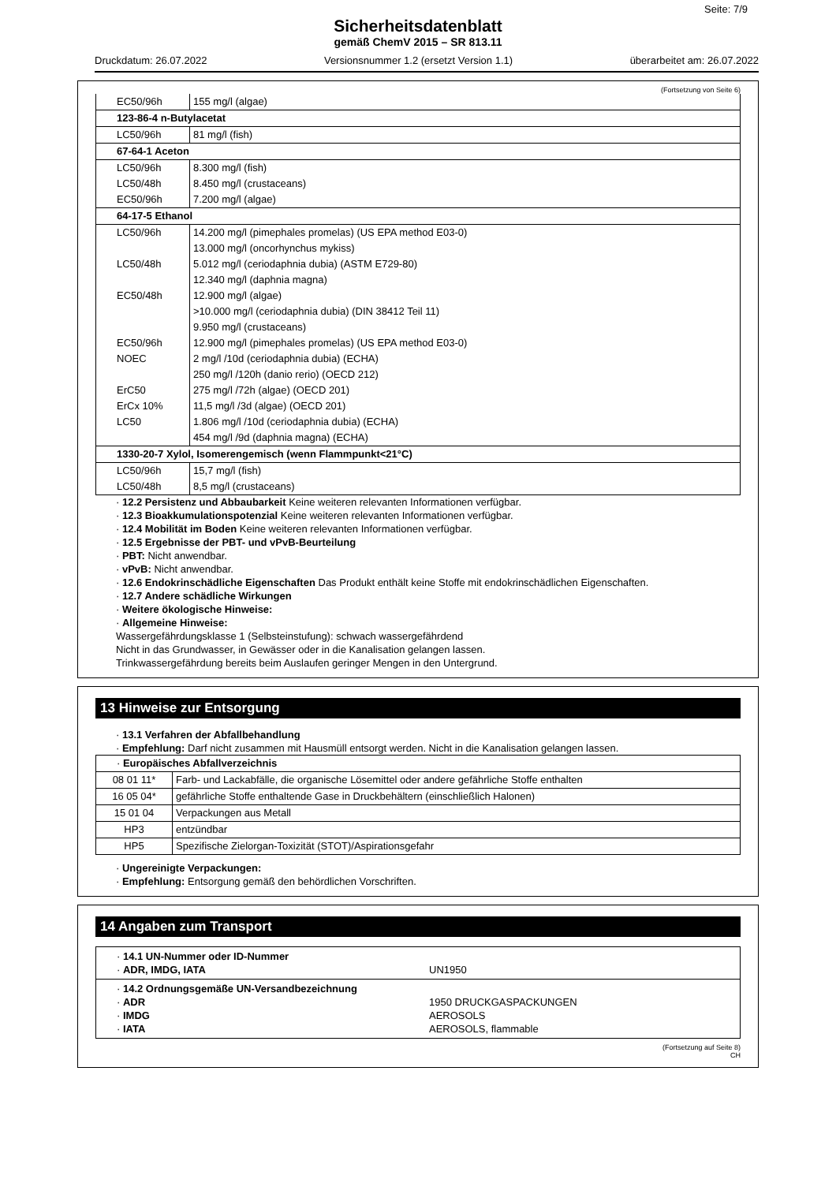Seite: 7/9
Sicherheitsdatenblatt
gemäß ChemV 2015 – SR 813.11
Druckdatum: 26.07.2022 Versionsnummer 1.2 (ersetzt Version 1.1) überarbeitet am: 26.07.2022
(Fortsetzung von Seite 6)
| EC50/96h | 155 mg/l (algae) |
| 123-86-4 n-Butylacetat | |
| LC50/96h | 81 mg/l (fish) |
| 67-64-1 Aceton | |
| LC50/96h | 8.300 mg/l (fish) |
| LC50/48h | 8.450 mg/l (crustaceans) |
| EC50/96h | 7.200 mg/l (algae) |
| 64-17-5 Ethanol | |
| LC50/96h | 14.200 mg/l (pimephales promelas) (US EPA method E03-0) |
| | 13.000 mg/l (oncorhynchus mykiss) |
| LC50/48h | 5.012 mg/l (ceriodaphnia dubia) (ASTM E729-80) |
| | 12.340 mg/l (daphnia magna) |
| EC50/48h | 12.900 mg/l (algae) |
| | >10.000 mg/l (ceriodaphnia dubia) (DIN 38412 Teil 11) |
| | 9.950 mg/l (crustaceans) |
| EC50/96h | 12.900 mg/l (pimephales promelas) (US EPA method E03-0) |
| NOEC | 2 mg/l /10d (ceriodaphnia dubia) (ECHA) |
| | 250 mg/l /120h (danio rerio) (OECD 212) |
| ErC50 | 275 mg/l /72h (algae) (OECD 201) |
| ErCx 10% | 11,5 mg/l /3d (algae) (OECD 201) |
| LC50 | 1.806 mg/l /10d (ceriodaphnia dubia) (ECHA) |
| | 454 mg/l /9d (daphnia magna) (ECHA) |
| 1330-20-7 Xylol, Isomerengemisch (wenn Flammpunkt<21°C) | |
| LC50/96h | 15,7 mg/l (fish) |
| LC50/48h | 8,5 mg/l (crustaceans) |
· 12.2 Persistenz und Abbaubarkeit Keine weiteren relevanten Informationen verfügbar.
· 12.3 Bioakkumulationspotenzial Keine weiteren relevanten Informationen verfügbar.
· 12.4 Mobilität im Boden Keine weiteren relevanten Informationen verfügbar.
· 12.5 Ergebnisse der PBT- und vPvB-Beurteilung
· PBT: Nicht anwendbar.
· vPvB: Nicht anwendbar.
· 12.6 Endokrinschädliche Eigenschaften Das Produkt enthält keine Stoffe mit endokrinschädlichen Eigenschaften.
· 12.7 Andere schädliche Wirkungen
· Weitere ökologische Hinweise:
· Allgemeine Hinweise:
Wassergefährdungsklasse 1 (Selbsteinstufung): schwach wassergefährdend
Nicht in das Grundwasser, in Gewässer oder in die Kanalisation gelangen lassen.
Trinkwassergefährdung bereits beim Auslaufen geringer Mengen in den Untergrund.
13 Hinweise zur Entsorgung
· 13.1 Verfahren der Abfallbehandlung
· Empfehlung: Darf nicht zusammen mit Hausmüll entsorgt werden. Nicht in die Kanalisation gelangen lassen.
| · Europäisches Abfallverzeichnis | |
| 08 01 11* | Farb- und Lackabfälle, die organische Lösemittel oder andere gefährliche Stoffe enthalten |
| 16 05 04* | gefährliche Stoffe enthaltende Gase in Druckbehältern (einschließlich Halonen) |
| 15 01 04 | Verpackungen aus Metall |
| HP3 | entzündbar |
| HP5 | Spezifische Zielorgan-Toxizität (STOT)/Aspirationsgefahr |
· Ungereinigte Verpackungen:
· Empfehlung: Entsorgung gemäß den behördlichen Vorschriften.
14 Angaben zum Transport
· 14.1 UN-Nummer oder ID-Nummer
· ADR, IMDG, IATA UN1950
· 14.2 Ordnungsgemäße UN-Versandbezeichnung
· ADR 1950 DRUCKGASPACKUNGEN
· IMDG AEROSOLS
· IATA AEROSOLS, flammable
(Fortsetzung auf Seite 8)
CH